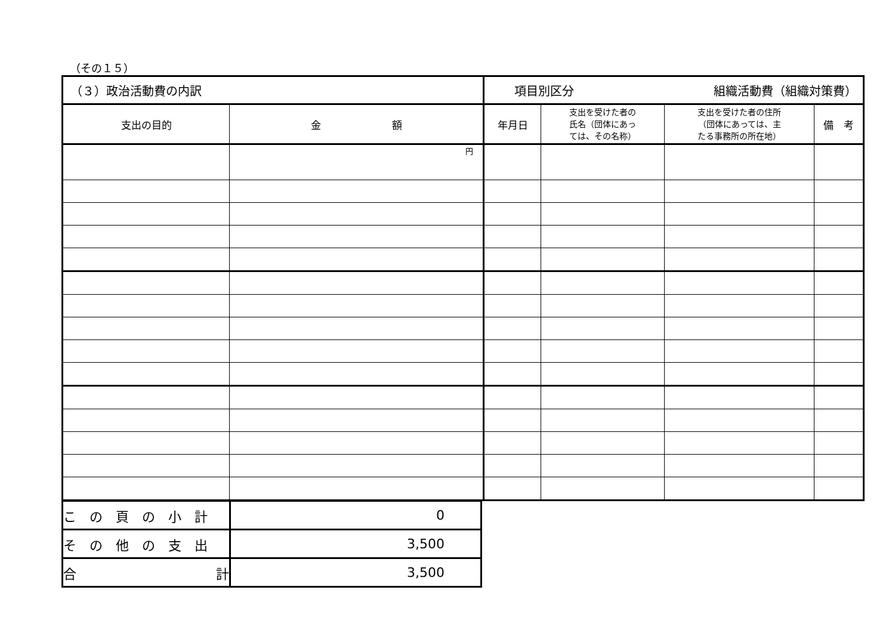（その１５）
| （３）政治活動費の内訳 | | 項目別区分 組織活動費（組織対策費） | | | |
| 支出の目的 | 金 額 | 年月日 | 支出を受けた者の 氏名（団体にあっ ては、その名称） | 支出を受けた者の住所 （団体にあっては、主 たる事務所の所在地） | 備 考 |
| | 円 | | | | |
| こ の 頁 の 小 計 | 0 |
| そ の 他 の 支 出 | 3,500 |
| 合 計 | 3,500 |